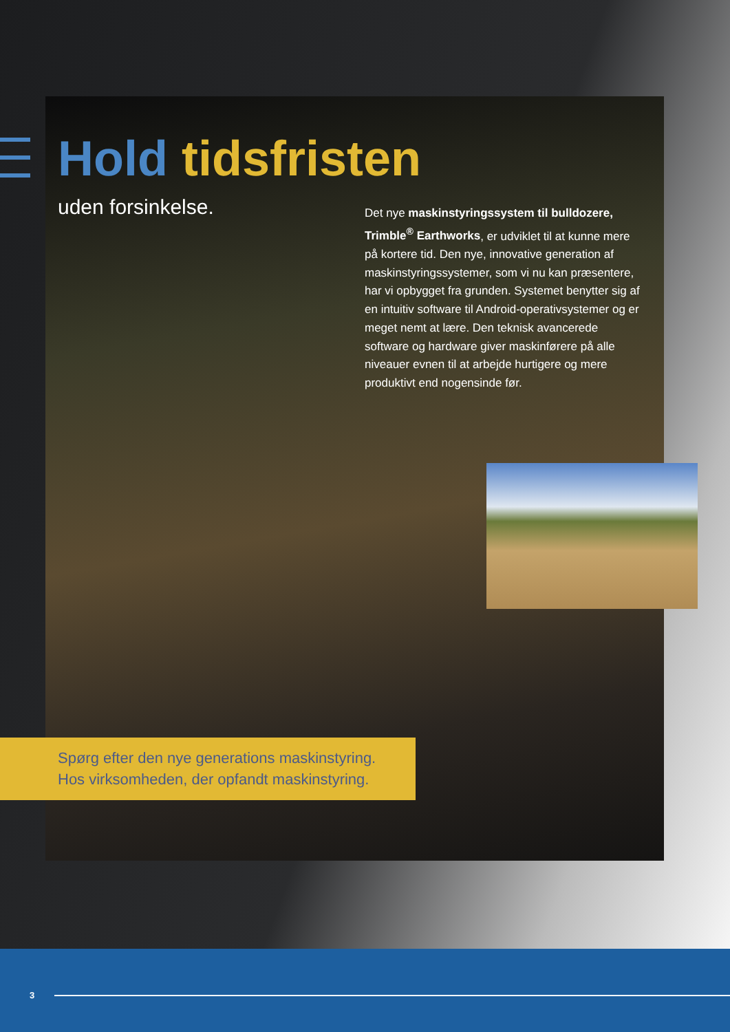Hold tidsfristen
uden forsinkelse.
Det nye maskinstyringssystem til bulldozere, Trimble<sup>®</sup> Earthworks, er udviklet til at kunne mere på kortere tid. Den nye, innovative generation af maskinstyringssystemer, som vi nu kan præsentere, har vi opbygget fra grunden. Systemet benytter sig af en intuitiv software til Android-operativsystemer og er meget nemt at lære. Den teknisk avancerede software og hardware giver maskinførere på alle niveauer evnen til at arbejde hurtigere og mere produktivt end nogensinde før.
Spørg efter den nye generations maskinstyring.
Hos virksomheden, der opfandt maskinstyring.
3